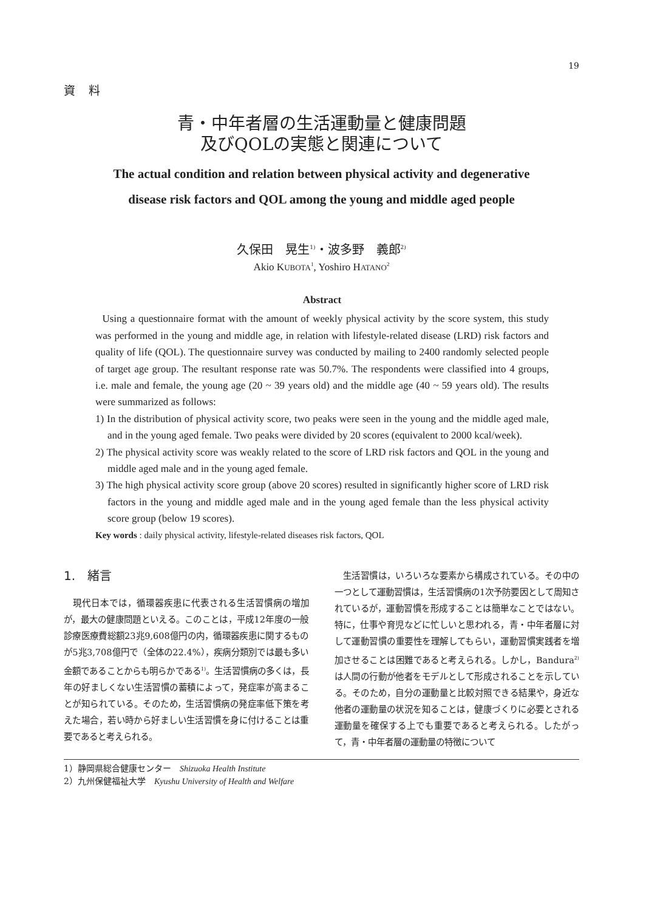19
資料
青・中年者層の生活運動量と健康問題
及びQOLの実態と関連について
The actual condition and relation between physical activity and degenerative
disease risk factors and QOL among the young and middle aged people
久保田　晃生<sup>1)</sup>・波多野　義郎<sup>2)</sup>
Akio KUBOTA<sup>1</sup>, Yoshiro HATANO<sup>2</sup>
Abstract
Using a questionnaire format with the amount of weekly physical activity by the score system, this study was performed in the young and middle age, in relation with lifestyle-related disease (LRD) risk factors and quality of life (QOL). The questionnaire survey was conducted by mailing to 2400 randomly selected people of target age group. The resultant response rate was 50.7%. The respondents were classified into 4 groups, i.e. male and female, the young age (20 ~ 39 years old) and the middle age (40 ~ 59 years old). The results were summarized as follows:
1) In the distribution of physical activity score, two peaks were seen in the young and the middle aged male, and in the young aged female. Two peaks were divided by 20 scores (equivalent to 2000 kcal/week).
2) The physical activity score was weakly related to the score of LRD risk factors and QOL in the young and middle aged male and in the young aged female.
3) The high physical activity score group (above 20 scores) resulted in significantly higher score of LRD risk factors in the young and middle aged male and in the young aged female than the less physical activity score group (below 19 scores).
Key words : daily physical activity, lifestyle-related diseases risk factors, QOL
1.　緒言
　現代日本では，循環器疾患に代表される生活習慣病の増加が，最大の健康問題といえる。このことは，平成12年度の一般診療医療費総額23兆9,608億円の内，循環器疾患に関するものが5兆3,708億円で（全体の22.4%），疾病分類別では最も多い金額であることからも明らかである<sup>1)</sup>。生活習慣病の多くは，長年の好ましくない生活習慣の蓄積によって，発症率が高まることが知られている。そのため，生活習慣病の発症率低下策を考えた場合，若い時から好ましい生活習慣を身に付けることは重要であると考えられる。
　生活習慣は，いろいろな要素から構成されている。その中の一つとして運動習慣は，生活習慣病の1次予防要因として周知されているが，運動習慣を形成することは簡単なことではない。特に，仕事や育児などに忙しいと思われる，青・中年者層に対して運動習慣の重要性を理解してもらい，運動習慣実践者を増加させることは困難であると考えられる。しかし，Bandura<sup>2)</sup>は人間の行動が他者をモデルとして形成されることを示している。そのため，自分の運動量と比較対照できる結果や，身近な他者の運動量の状況を知ることは，健康づくりに必要とされる運動量を確保する上でも重要であると考えられる。したがって，青・中年者層の運動量の特徴について
1）静岡県総合健康センター　Shizuoka Health Institute
2）九州保健福祉大学　Kyushu University of Health and Welfare